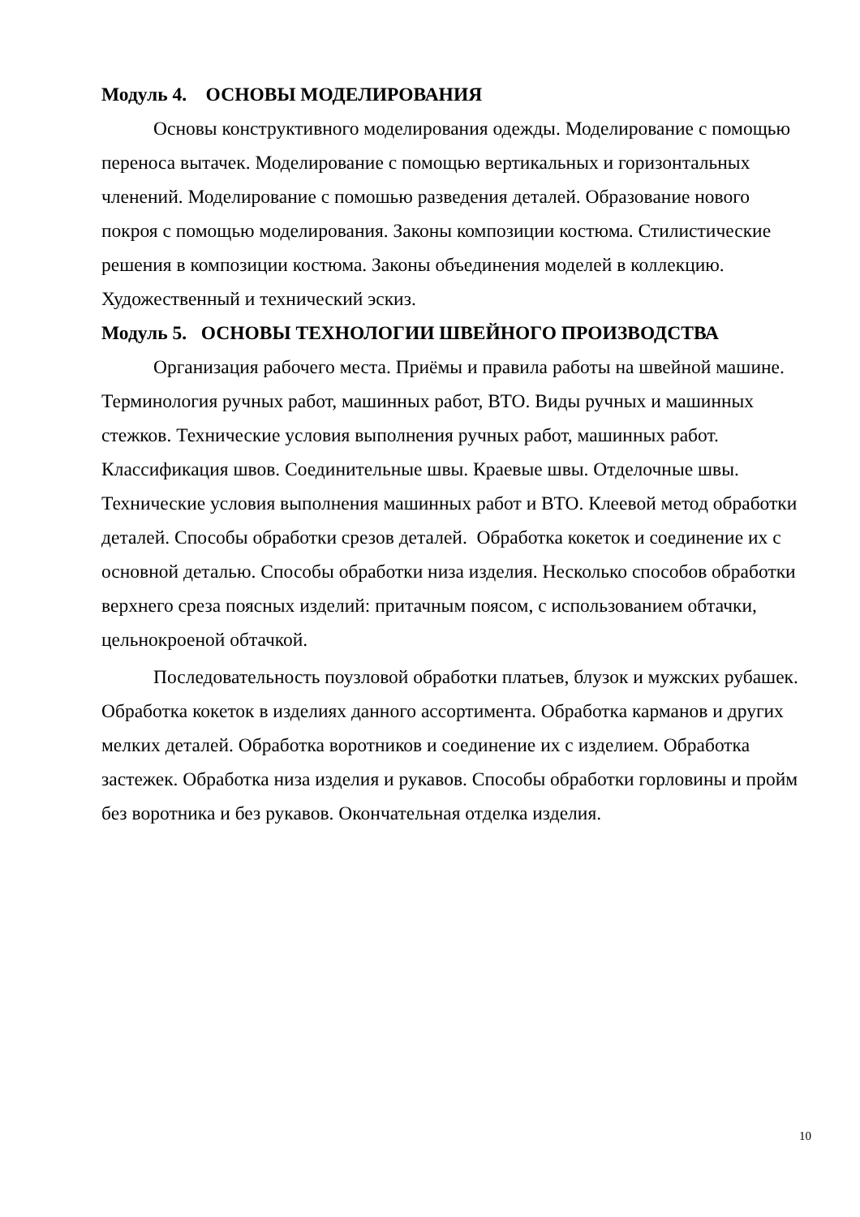Модуль 4. ОСНОВЫ МОДЕЛИРОВАНИЯ
Основы конструктивного моделирования одежды. Моделирование с помощью переноса вытачек. Моделирование с помощью вертикальных и горизонтальных членений. Моделирование с помошью разведения деталей. Образование нового покроя с помощью моделирования. Законы композиции костюма. Стилистические решения в композиции костюма. Законы объединения моделей в коллекцию. Художественный и технический эскиз.
Модуль 5. ОСНОВЫ ТЕХНОЛОГИИ ШВЕЙНОГО ПРОИЗВОДСТВА
Организация рабочего места. Приёмы и правила работы на швейной машине. Терминология ручных работ, машинных работ, ВТО. Виды ручных и машинных стежков. Технические условия выполнения ручных работ, машинных работ. Классификация швов. Соединительные швы. Краевые швы. Отделочные швы. Технические условия выполнения машинных работ и ВТО. Клеевой метод обработки деталей. Способы обработки срезов деталей. Обработка кокеток и соединение их с основной деталью. Способы обработки низа изделия. Несколько способов обработки верхнего среза поясных изделий: притачным поясом, с использованием обтачки, цельнокроеной обтачкой.
Последовательность поузловой обработки платьев, блузок и мужских рубашек. Обработка кокеток в изделиях данного ассортимента. Обработка карманов и других мелких деталей. Обработка воротников и соединение их с изделием. Обработка застежек. Обработка низа изделия и рукавов. Способы обработки горловины и пройм без воротника и без рукавов. Окончательная отделка изделия.
10